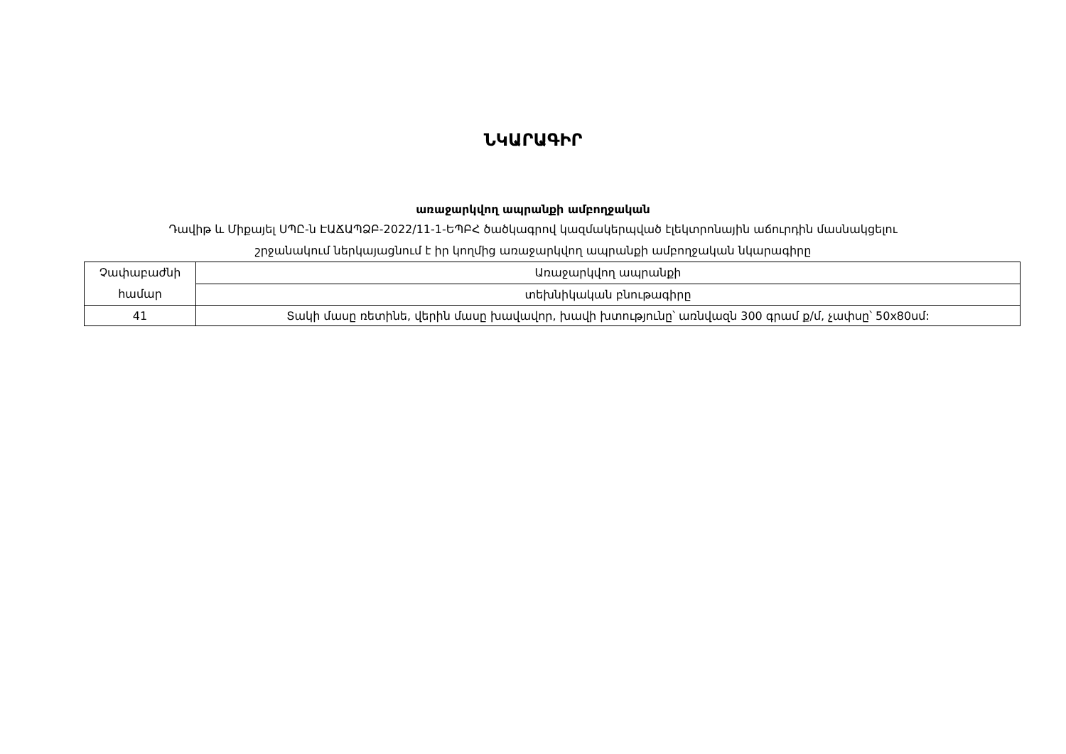ՆԿԱՐԱԳԻՐ
առաջարկվող ապրանքի ամբողջական
Դավիթ և Միքայել ՍՊԸ-ն ԷԱՃԱՊՁԲ-2022/11-1-ԵՊԲՀ ծածկագրով կազմակերպված էլեկտրոնային աճուրդին մասնակցելու
շրջանակում ներկայացնում է իր կողմից առաջարկվող ապրանքի ամբողջական նկարագիրը
| Չափաբաժնի համար | Առաջարկվող ապրանքի |
| | տեխնիկական բնութագիրը |
| 41 | Տակի մասը ռետինե, վերին մասը խավավոր, խավի խտությունը՝ առնվազն 300 գրամ ք/մ, չափսը՝ 50x80սմ: |